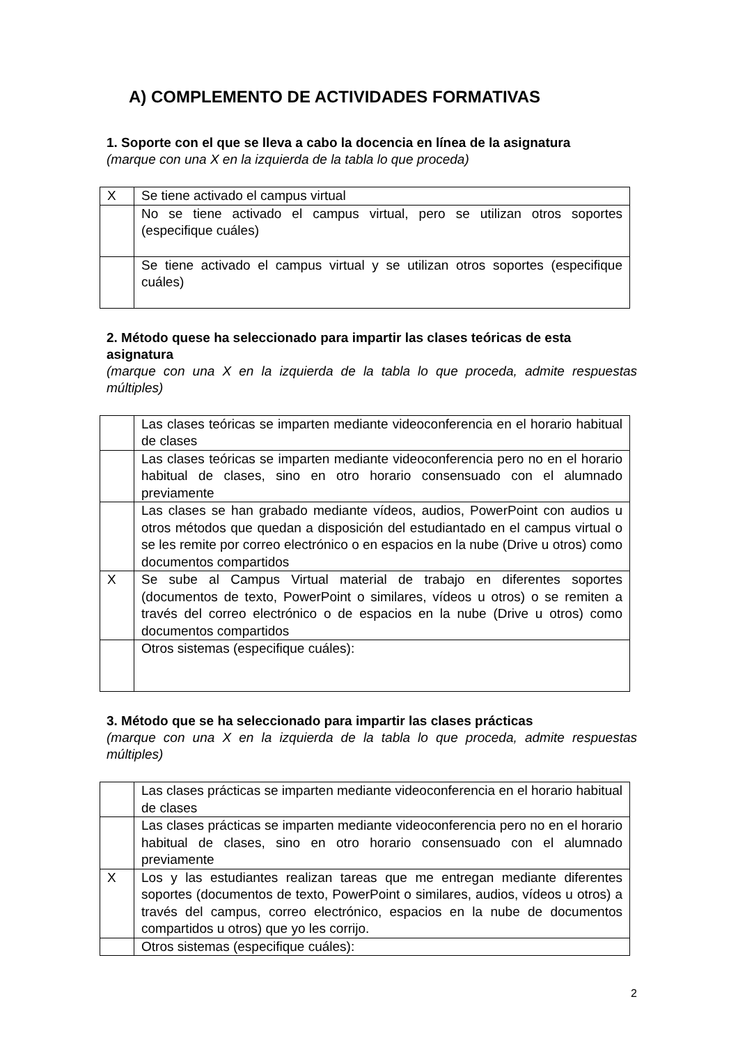A) COMPLEMENTO DE ACTIVIDADES FORMATIVAS
1. Soporte con el que se lleva a cabo la docencia en línea de la asignatura
(marque con una X en la izquierda de la tabla lo que proceda)
| X | Se tiene activado el campus virtual |
| | No se tiene activado el campus virtual, pero se utilizan otros soportes (especifique cuáles) |
| | Se tiene activado el campus virtual y se utilizan otros soportes (especifique cuáles) |
2. Método quese ha seleccionado para impartir las clases teóricas de esta asignatura
(marque con una X en la izquierda de la tabla lo que proceda, admite respuestas múltiples)
| | Las clases teóricas se imparten mediante videoconferencia en el horario habitual de clases |
| | Las clases teóricas se imparten mediante videoconferencia pero no en el horario habitual de clases, sino en otro horario consensuado con el alumnado previamente |
| | Las clases se han grabado mediante vídeos, audios, PowerPoint con audios u otros métodos que quedan a disposición del estudiantado en el campus virtual o se les remite por correo electrónico o en espacios en la nube (Drive u otros) como documentos compartidos |
| X | Se sube al Campus Virtual material de trabajo en diferentes soportes (documentos de texto, PowerPoint o similares, vídeos u otros) o se remiten a través del correo electrónico o de espacios en la nube (Drive u otros) como documentos compartidos |
| | Otros sistemas (especifique cuáles): |
3. Método que se ha seleccionado para impartir las clases prácticas
(marque con una X en la izquierda de la tabla lo que proceda, admite respuestas múltiples)
| | Las clases prácticas se imparten mediante videoconferencia en el horario habitual de clases |
| | Las clases prácticas se imparten mediante videoconferencia pero no en el horario habitual de clases, sino en otro horario consensuado con el alumnado previamente |
| X | Los y las estudiantes realizan tareas que me entregan mediante diferentes soportes (documentos de texto, PowerPoint o similares, audios, vídeos u otros) a través del campus, correo electrónico, espacios en la nube de documentos compartidos u otros) que yo les corrijo. |
| | Otros sistemas (especifique cuáles): |
2